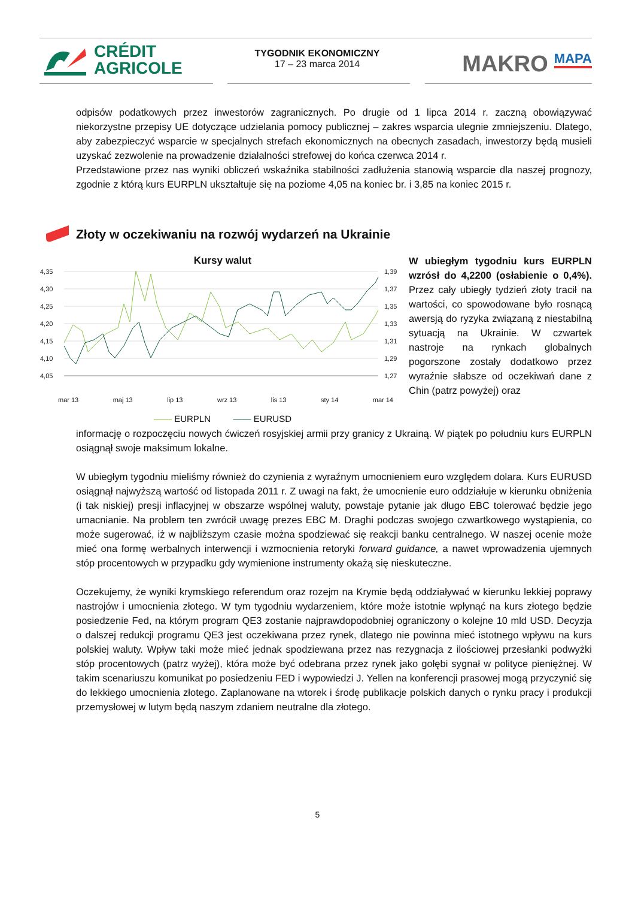CRÉDIT
AGRICOLE
TYGODNIK EKONOMICZNY
17 – 23 marca 2014
MAKRO MAPA
odpisów podatkowych przez inwestorów zagranicznych. Po drugie od 1 lipca 2014 r. zaczną obowiązywać niekorzystne przepisy UE dotyczące udzielania pomocy publicznej – zakres wsparcia ulegnie zmniejszeniu. Dlatego, aby zabezpieczyć wsparcie w specjalnych strefach ekonomicznych na obecnych zasadach, inwestorzy będą musieli uzyskać zezwolenie na prowadzenie działalności strefowej do końca czerwca 2014 r.
Przedstawione przez nas wyniki obliczeń wskaźnika stabilności zadłużenia stanowią wsparcie dla naszej prognozy, zgodnie z którą kurs EURPLN ukształtuje się na poziome 4,05 na koniec br. i 3,85 na koniec 2015 r.
Złoty w oczekiwaniu na rozwój wydarzeń na Ukrainie
Kursy walut
4,35
4,30
4,25
4,20
4,15
4,10
4,05
1,39
1,37
1,35
1,33
1,31
1,29
1,27
mar 13 maj 13 lip 13 wrz 13 lis 13 sty 14 mar 14
—— EURPLN —— EURUSD
W ubiegłym tygodniu kurs EURPLN wzrósł do 4,2200 (osłabienie o 0,4%). Przez cały ubiegły tydzień złoty tracił na wartości, co spowodowane było rosnącą awersją do ryzyka związaną z niestabilną sytuacją na Ukrainie. W czwartek nastroje na rynkach globalnych pogorszone zostały dodatkowo przez wyraźnie słabsze od oczekiwań dane z Chin (patrz powyżej) oraz
informację o rozpoczęciu nowych ćwiczeń rosyjskiej armii przy granicy z Ukrainą. W piątek po południu kurs EURPLN osiągnął swoje maksimum lokalne.
W ubiegłym tygodniu mieliśmy również do czynienia z wyraźnym umocnieniem euro względem dolara. Kurs EURUSD osiągnął najwyższą wartość od listopada 2011 r. Z uwagi na fakt, że umocnienie euro oddziałuje w kierunku obniżenia (i tak niskiej) presji inflacyjnej w obszarze wspólnej waluty, powstaje pytanie jak długo EBC tolerować będzie jego umacnianie. Na problem ten zwrócił uwagę prezes EBC M. Draghi podczas swojego czwartkowego wystąpienia, co może sugerować, iż w najbliższym czasie można spodziewać się reakcji banku centralnego. W naszej ocenie może mieć ona formę werbalnych interwencji i wzmocnienia retoryki forward guidance, a nawet wprowadzenia ujemnych stóp procentowych w przypadku gdy wymienione instrumenty okażą się nieskuteczne.
Oczekujemy, że wyniki krymskiego referendum oraz rozejm na Krymie będą oddziaływać w kierunku lekkiej poprawy nastrojów i umocnienia złotego. W tym tygodniu wydarzeniem, które może istotnie wpłynąć na kurs złotego będzie posiedzenie Fed, na którym program QE3 zostanie najprawdopodobniej ograniczony o kolejne 10 mld USD. Decyzja o dalszej redukcji programu QE3 jest oczekiwana przez rynek, dlatego nie powinna mieć istotnego wpływu na kurs polskiej waluty. Wpływ taki może mieć jednak spodziewana przez nas rezygnacja z ilościowej przesłanki podwyżki stóp procentowych (patrz wyżej), która może być odebrana przez rynek jako gołębi sygnał w polityce pieniężnej. W takim scenariuszu komunikat po posiedzeniu FED i wypowiedzi J. Yellen na konferencji prasowej mogą przyczynić się do lekkiego umocnienia złotego. Zaplanowane na wtorek i środę publikacje polskich danych o rynku pracy i produkcji przemysłowej w lutym będą naszym zdaniem neutralne dla złotego.
5